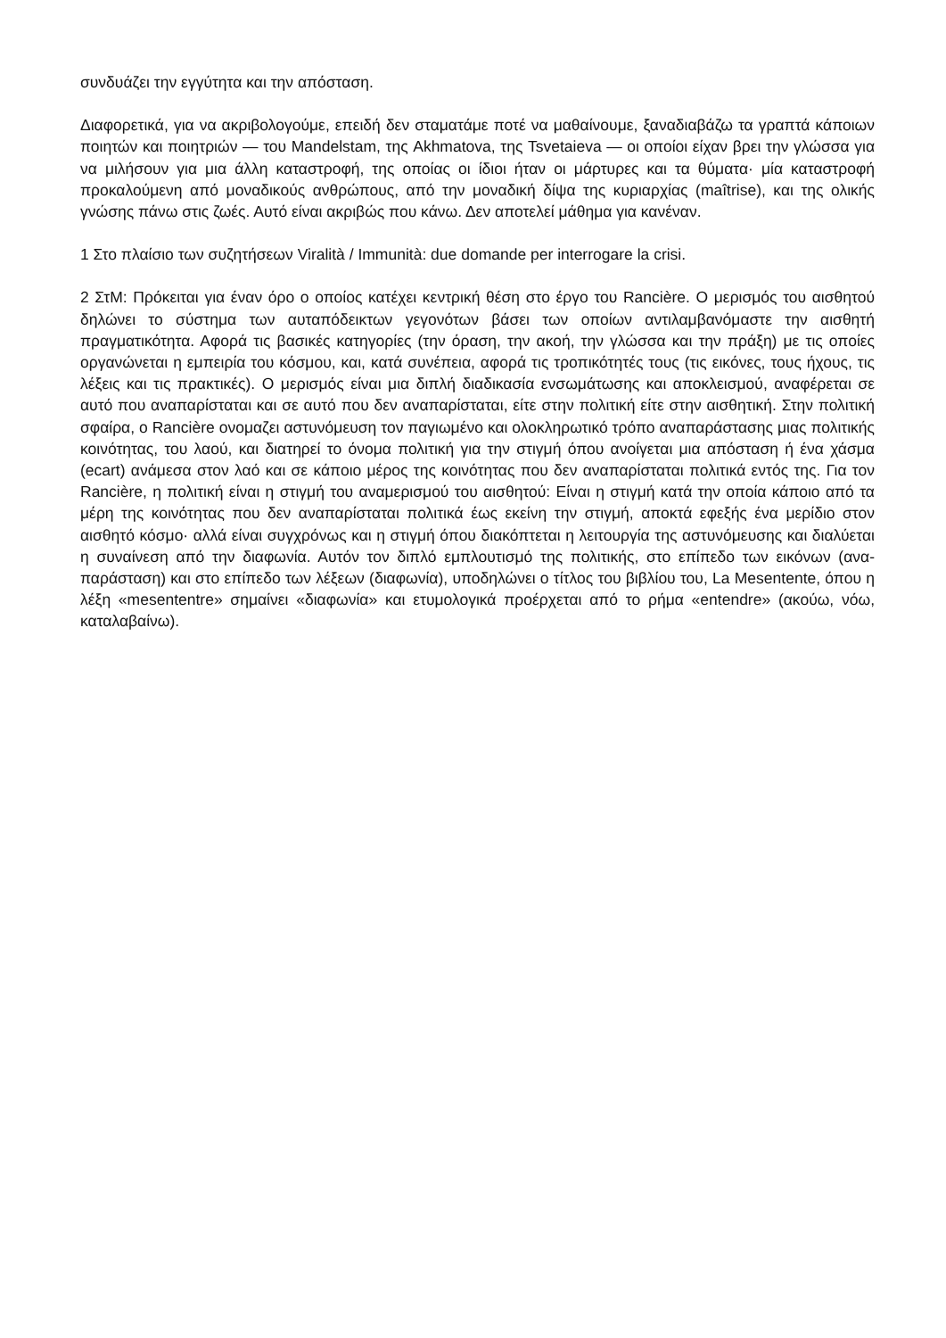συνδυάζει την εγγύτητα και την απόσταση.
Διαφορετικά, για να ακριβολογούμε, επειδή δεν σταματάμε ποτέ να μαθαίνουμε, ξαναδιαβάζω τα γραπτά κάποιων ποιητών και ποιητριών — του Mandelstam, της Akhmatova, της Tsvetaieva — οι οποίοι είχαν βρει την γλώσσα για να μιλήσουν για μια άλλη καταστροφή, της οποίας οι ίδιοι ήταν οι μάρτυρες και τα θύματα· μία καταστροφή προκαλούμενη από μοναδικούς ανθρώπους, από την μοναδική δίψα της κυριαρχίας (maîtrise), και της ολικής γνώσης πάνω στις ζωές. Αυτό είναι ακριβώς που κάνω. Δεν αποτελεί μάθημα για κανέναν.
1 Στο πλαίσιο των συζητήσεων Viralità / Immunità: due domande per interrogare la crisi.
2 ΣτΜ: Πρόκειται για έναν όρο ο οποίος κατέχει κεντρική θέση στο έργο του Rancière. Ο μερισμός του αισθητού δηλώνει το σύστημα των αυταπόδεικτων γεγονότων βάσει των οποίων αντιλαμβανόμαστε την αισθητή πραγματικότητα. Αφορά τις βασικές κατηγορίες (την όραση, την ακοή, την γλώσσα και την πράξη) με τις οποίες οργανώνεται η εμπειρία του κόσμου, και, κατά συνέπεια, αφορά τις τροπικότητές τους (τις εικόνες, τους ήχους, τις λέξεις και τις πρακτικές). Ο μερισμός είναι μια διπλή διαδικασία ενσωμάτωσης και αποκλεισμού, αναφέρεται σε αυτό που αναπαρίσταται και σε αυτό που δεν αναπαρίσταται, είτε στην πολιτική είτε στην αισθητική. Στην πολιτική σφαίρα, ο Rancière ονομαζει αστυνόμευση τον παγιωμένο και ολοκληρωτικό τρόπο αναπαράστασης μιας πολιτικής κοινότητας, του λαού, και διατηρεί το όνομα πολιτική για την στιγμή όπου ανοίγεται μια απόσταση ή ένα χάσμα (ecart) ανάμεσα στον λαό και σε κάποιο μέρος της κοινότητας που δεν αναπαρίσταται πολιτικά εντός της. Για τον Rancière, η πολιτική είναι η στιγμή του αναμερισμού του αισθητού: Είναι η στιγμή κατά την οποία κάποιο από τα μέρη της κοινότητας που δεν αναπαρίσταται πολιτικά έως εκείνη την στιγμή, αποκτά εφεξής ένα μερίδιο στον αισθητό κόσμο· αλλά είναι συγχρόνως και η στιγμή όπου διακόπτεται η λειτουργία της αστυνόμευσης και διαλύεται η συναίνεση από την διαφωνία. Αυτόν τον διπλό εμπλουτισμό της πολιτικής, στο επίπεδο των εικόνων (ανα-παράσταση) και στο επίπεδο των λέξεων (διαφωνία), υποδηλώνει ο τίτλος του βιβλίου του, La Mesentente, όπου η λέξη «mesententre» σημαίνει «διαφωνία» και ετυμολογικά προέρχεται από το ρήμα «entendre» (ακούω, νόω, καταλαβαίνω).